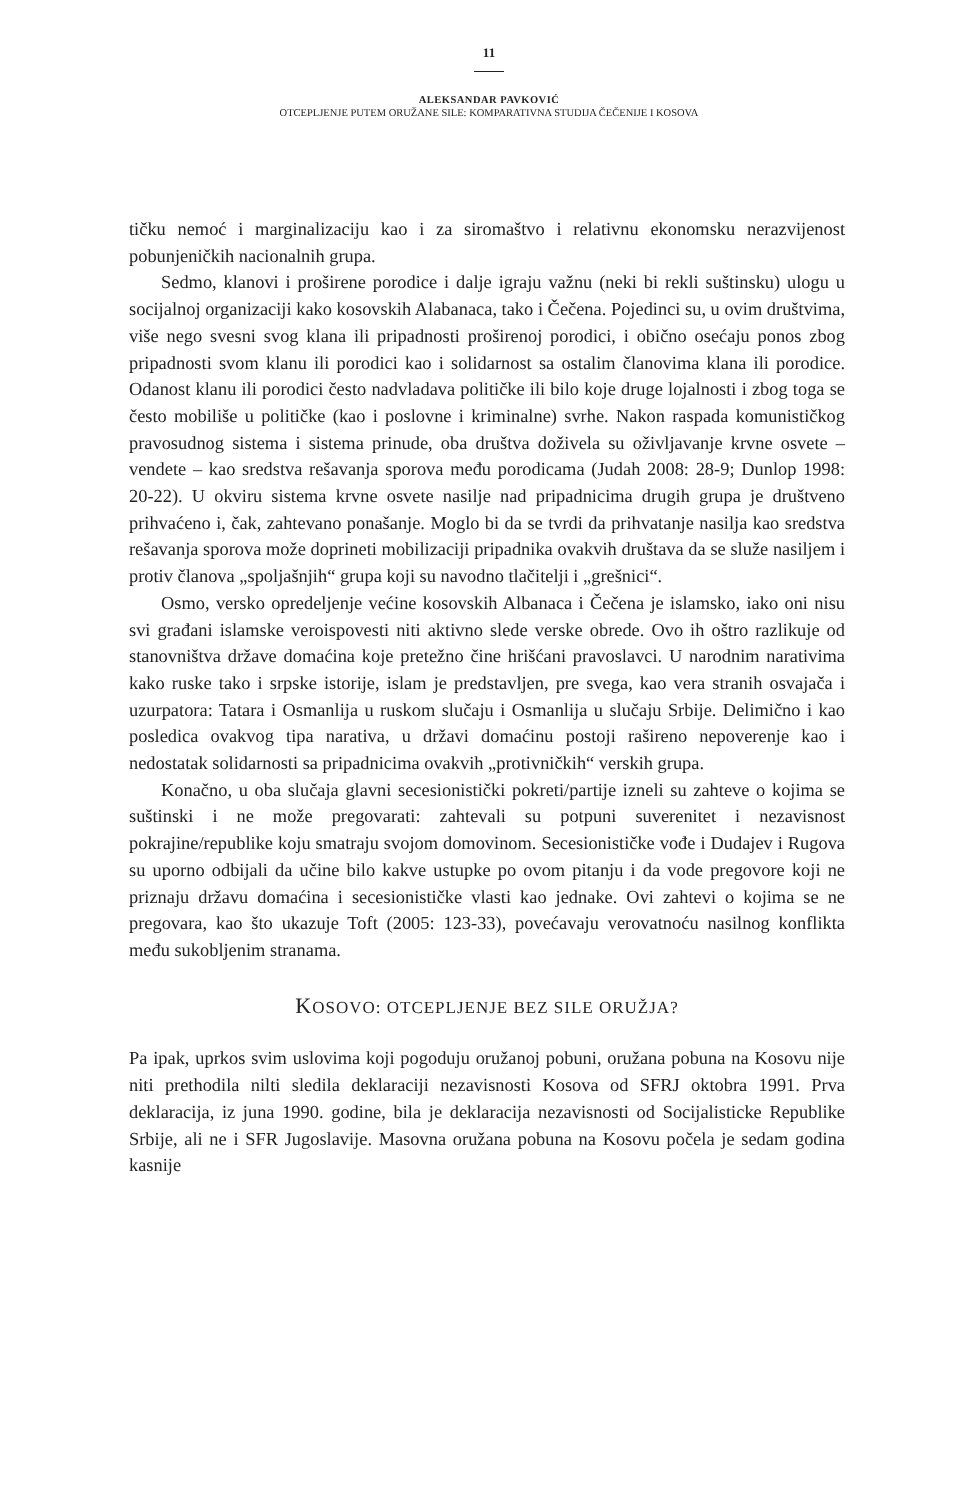11
ALEKSANDAR PAVKOVIĆ
OTCEPLJENJE PUTEM ORUŽANE SILE: KOMPARATIVNA STUDIJA ČEČENIJE I KOSOVA
tičku nemoć i marginalizaciju kao i za siromaštvo i relativnu ekonomsku nerazvijenost pobunjeničkih nacionalnih grupa.
Sedmo, klanovi i proširene porodice i dalje igraju važnu (neki bi rekli suštinsku) ulogu u socijalnoj organizaciji kako kosovskih Alabanaca, tako i Čečena. Pojedinci su, u ovim društvima, više nego svesni svog klana ili pripadnosti proširenoj porodici, i obično osećaju ponos zbog pripadnosti svom klanu ili porodici kao i solidarnost sa ostalim članovima klana ili porodice. Odanost klanu ili porodici često nadvladava političke ili bilo koje druge lojalnosti i zbog toga se često mobiliše u političke (kao i poslovne i kriminalne) svrhe. Nakon raspada komunističkog pravosudnog sistema i sistema prinude, oba društva doživela su oživljavanje krvne osvete – vendete – kao sredstva rešavanja sporova među porodicama (Judah 2008: 28-9; Dunlop 1998: 20-22). U okviru sistema krvne osvete nasilje nad pripadnicima drugih grupa je društveno prihvaćeno i, čak, zahtevano ponašanje. Moglo bi da se tvrdi da prihvatanje nasilja kao sredstva rešavanja sporova može doprineti mobilizaciji pripadnika ovakvih društava da se služe nasiljem i protiv članova „spoljašnjih“ grupa koji su navodno tlačitelji i „grešnici“.
Osmo, versko opredeljenje većine kosovskih Albanaca i Čečena je islamsko, iako oni nisu svi građani islamske veroispovesti niti aktivno slede verske obrede. Ovo ih oštro razlikuje od stanovništva države domaćina koje pretežno čine hrišćani pravoslavci. U narodnim narativima kako ruske tako i srpske istorije, islam je predstavljen, pre svega, kao vera stranih osvajača i uzurpatora: Tatara i Osmanlija u ruskom slučaju i Osmanlija u slučaju Srbije. Delimično i kao posledica ovakvog tipa narativa, u državi domaćinu postoji rašireno nepoverenje kao i nedostatak solidarnosti sa pripadnicima ovakvih „protivničkih“ verskih grupa.
Konačno, u oba slučaja glavni secesionistički pokreti/partije izneli su zahteve o kojima se suštinski i ne može pregovarati: zahtevali su potpuni suverenitet i nezavisnost pokrajine/republike koju smatraju svojom domovinom. Secesionističke vođe i Dudajev i Rugova su uporno odbijali da učine bilo kakve ustupke po ovom pitanju i da vode pregovore koji ne priznaju državu domaćina i secesionističke vlasti kao jednake. Ovi zahtevi o kojima se ne pregovara, kao što ukazuje Toft (2005: 123-33), povećavaju verovatnoću nasilnog konflikta među sukobljenim stranama.
KOSOVO: OTCEPLJENJE BEZ SILE ORUŽJA?
Pa ipak, uprkos svim uslovima koji pogoduju oružanoj pobuni, oružana pobuna na Kosovu nije niti prethodila nilti sledila deklaraciji nezavisnosti Kosova od SFRJ oktobra 1991. Prva deklaracija, iz juna 1990. godine, bila je deklaracija nezavisnosti od Socijalisticke Republike Srbije, ali ne i SFR Jugoslavije. Masovna oružana pobuna na Kosovu počela je sedam godina kasnije